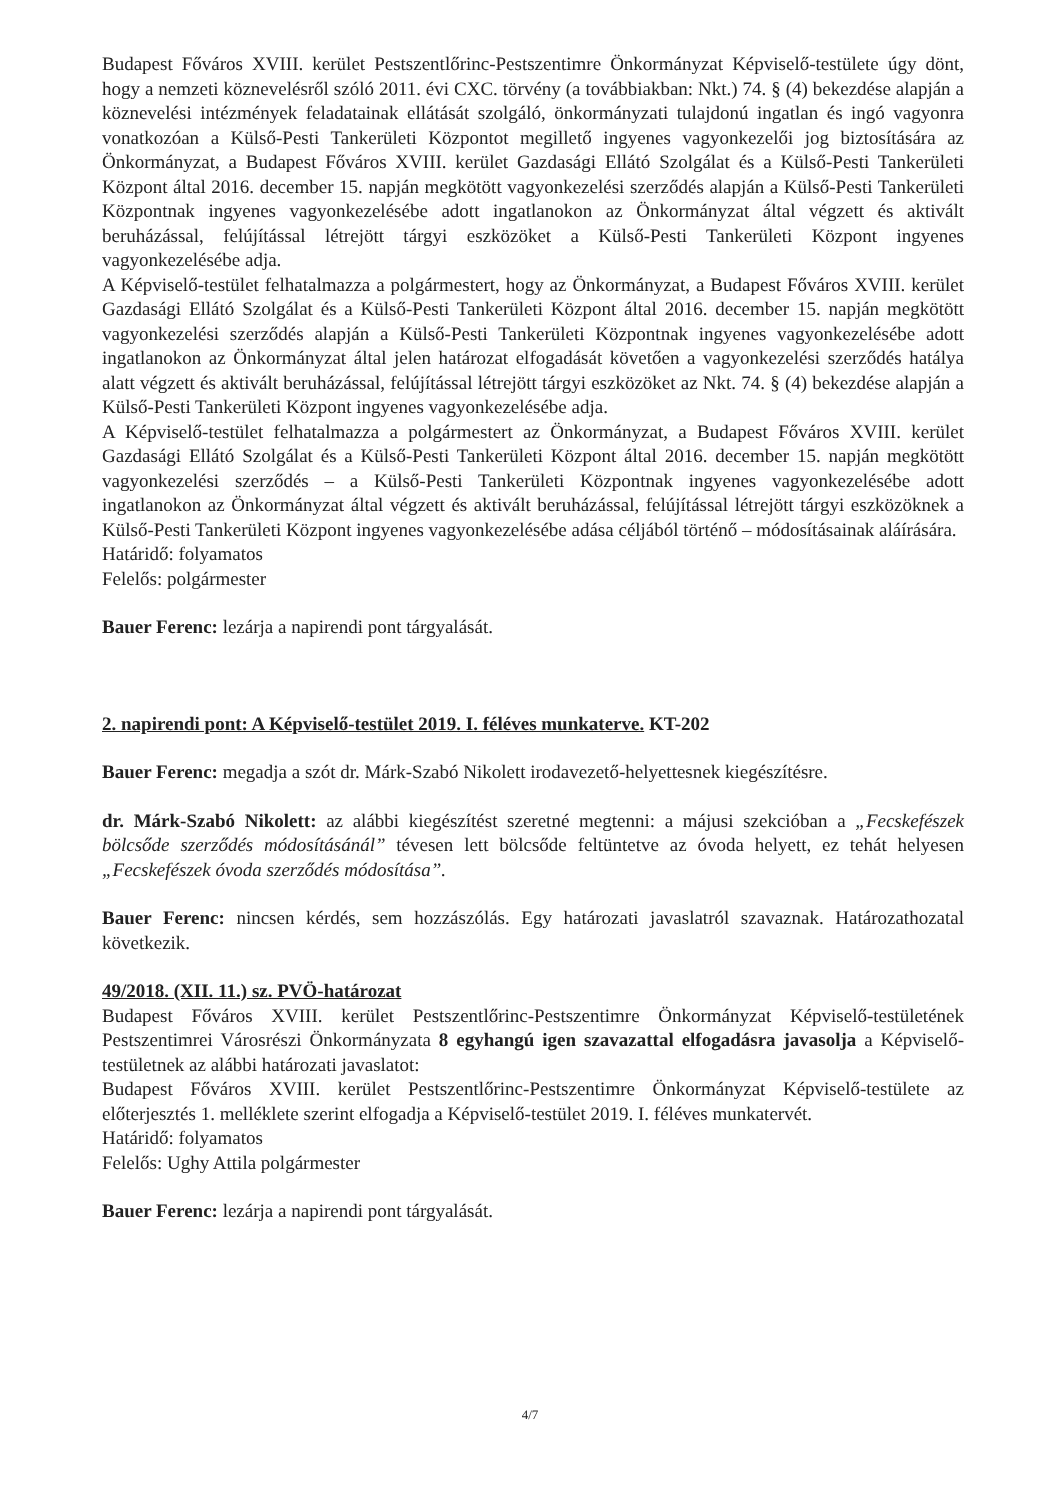Budapest Főváros XVIII. kerület Pestszentlőrinc-Pestszentimre Önkormányzat Képviselő-testülete úgy dönt, hogy a nemzeti köznevelésről szóló 2011. évi CXC. törvény (a továbbiakban: Nkt.) 74. § (4) bekezdése alapján a köznevelési intézmények feladatainak ellátását szolgáló, önkormányzati tulajdonú ingatlan és ingó vagyonra vonatkozóan a Külső-Pesti Tankerületi Központot megillető ingyenes vagyonkezelői jog biztosítására az Önkormányzat, a Budapest Főváros XVIII. kerület Gazdasági Ellátó Szolgálat és a Külső-Pesti Tankerületi Központ által 2016. december 15. napján megkötött vagyonkezelési szerződés alapján a Külső-Pesti Tankerületi Központnak ingyenes vagyonkezelésébe adott ingatlanokon az Önkormányzat által végzett és aktivált beruházással, felújítással létrejött tárgyi eszközöket a Külső-Pesti Tankerületi Központ ingyenes vagyonkezelésébe adja.
A Képviselő-testület felhatalmazza a polgármestert, hogy az Önkormányzat, a Budapest Főváros XVIII. kerület Gazdasági Ellátó Szolgálat és a Külső-Pesti Tankerületi Központ által 2016. december 15. napján megkötött vagyonkezelési szerződés alapján a Külső-Pesti Tankerületi Központnak ingyenes vagyonkezelésébe adott ingatlanokon az Önkormányzat által jelen határozat elfogadását követően a vagyonkezelési szerződés hatálya alatt végzett és aktivált beruházással, felújítással létrejött tárgyi eszközöket az Nkt. 74. § (4) bekezdése alapján a Külső-Pesti Tankerületi Központ ingyenes vagyonkezelésébe adja.
A Képviselő-testület felhatalmazza a polgármestert az Önkormányzat, a Budapest Főváros XVIII. kerület Gazdasági Ellátó Szolgálat és a Külső-Pesti Tankerületi Központ által 2016. december 15. napján megkötött vagyonkezelési szerződés – a Külső-Pesti Tankerületi Központnak ingyenes vagyonkezelésébe adott ingatlanokon az Önkormányzat által végzett és aktivált beruházással, felújítással létrejött tárgyi eszközöknek a Külső-Pesti Tankerületi Központ ingyenes vagyonkezelésébe adása céljából történő – módosításainak aláírására.
Határidő: folyamatos
Felelős: polgármester
Bauer Ferenc: lezárja a napirendi pont tárgyalását.
2. napirendi pont: A Képviselő-testület 2019. I. féléves munkaterve. KT-202
Bauer Ferenc: megadja a szót dr. Márk-Szabó Nikolett irodavezető-helyettesnek kiegészítésre.
dr. Márk-Szabó Nikolett: az alábbi kiegészítést szeretné megtenni: a májusi szekcióban a „Fecskefészek bölcsőde szerződés módosításánál” tévesen lett bölcsőde feltüntetve az óvoda helyett, ez tehát helyesen „Fecskefészek óvoda szerződés módosítása”.
Bauer Ferenc: nincsen kérdés, sem hozzászólás. Egy határozati javaslatról szavaznak. Határozathozatal következik.
49/2018. (XII. 11.) sz. PVÖ-határozat
Budapest Főváros XVIII. kerület Pestszentlőrinc-Pestszentimre Önkormányzat Képviselő-testületének Pestszentimrei Városrészi Önkormányzata 8 egyhangú igen szavazattal elfogadásra javasolja a Képviselő-testületnek az alábbi határozati javaslatot:
Budapest Főváros XVIII. kerület Pestszentlőrinc-Pestszentimre Önkormányzat Képviselő-testülete az előterjesztés 1. melléklete szerint elfogadja a Képviselő-testület 2019. I. féléves munkatervét.
Határidő: folyamatos
Felelős: Ughy Attila polgármester
Bauer Ferenc: lezárja a napirendi pont tárgyalását.
4/7